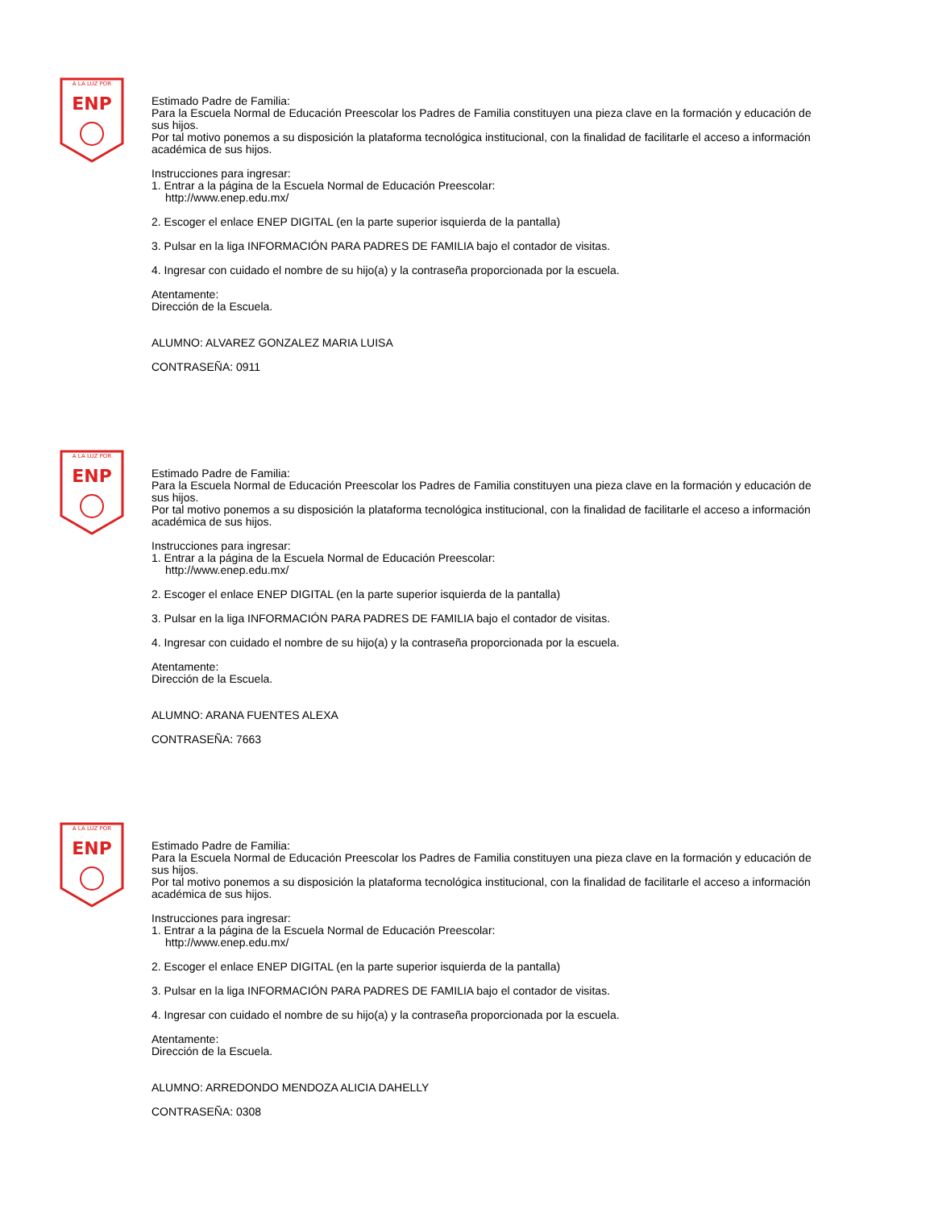A LA LUZ POR
ENP
Estimado Padre de Familia:
Para la Escuela Normal de Educación Preescolar los Padres de Familia constituyen una pieza clave en la formación y educación de sus hijos.
Por tal motivo ponemos a su disposición la plataforma tecnológica institucional, con la finalidad de facilitarle el acceso a información académica de sus hijos.
Instrucciones para ingresar:
1. Entrar a la página de la Escuela Normal de Educación Preescolar:
http://www.enep.edu.mx/
2. Escoger el enlace ENEP DIGITAL (en la parte superior isquierda de la pantalla)
3. Pulsar en la liga INFORMACIÓN PARA PADRES DE FAMILIA bajo el contador de visitas.
4. Ingresar con cuidado el nombre de su hijo(a) y la contraseña proporcionada por la escuela.
Atentamente:
Dirección de la Escuela.
ALUMNO: ALVAREZ GONZALEZ MARIA LUISA
CONTRASEÑA: 0911
A LA LUZ POR
ENP
Estimado Padre de Familia:
Para la Escuela Normal de Educación Preescolar los Padres de Familia constituyen una pieza clave en la formación y educación de sus hijos.
Por tal motivo ponemos a su disposición la plataforma tecnológica institucional, con la finalidad de facilitarle el acceso a información académica de sus hijos.
Instrucciones para ingresar:
1. Entrar a la página de la Escuela Normal de Educación Preescolar:
http://www.enep.edu.mx/
2. Escoger el enlace ENEP DIGITAL (en la parte superior isquierda de la pantalla)
3. Pulsar en la liga INFORMACIÓN PARA PADRES DE FAMILIA bajo el contador de visitas.
4. Ingresar con cuidado el nombre de su hijo(a) y la contraseña proporcionada por la escuela.
Atentamente:
Dirección de la Escuela.
ALUMNO: ARANA FUENTES ALEXA
CONTRASEÑA: 7663
A LA LUZ POR
ENP
Estimado Padre de Familia:
Para la Escuela Normal de Educación Preescolar los Padres de Familia constituyen una pieza clave en la formación y educación de sus hijos.
Por tal motivo ponemos a su disposición la plataforma tecnológica institucional, con la finalidad de facilitarle el acceso a información académica de sus hijos.
Instrucciones para ingresar:
1. Entrar a la página de la Escuela Normal de Educación Preescolar:
http://www.enep.edu.mx/
2. Escoger el enlace ENEP DIGITAL (en la parte superior isquierda de la pantalla)
3. Pulsar en la liga INFORMACIÓN PARA PADRES DE FAMILIA bajo el contador de visitas.
4. Ingresar con cuidado el nombre de su hijo(a) y la contraseña proporcionada por la escuela.
Atentamente:
Dirección de la Escuela.
ALUMNO: ARREDONDO MENDOZA ALICIA DAHELLY
CONTRASEÑA: 0308